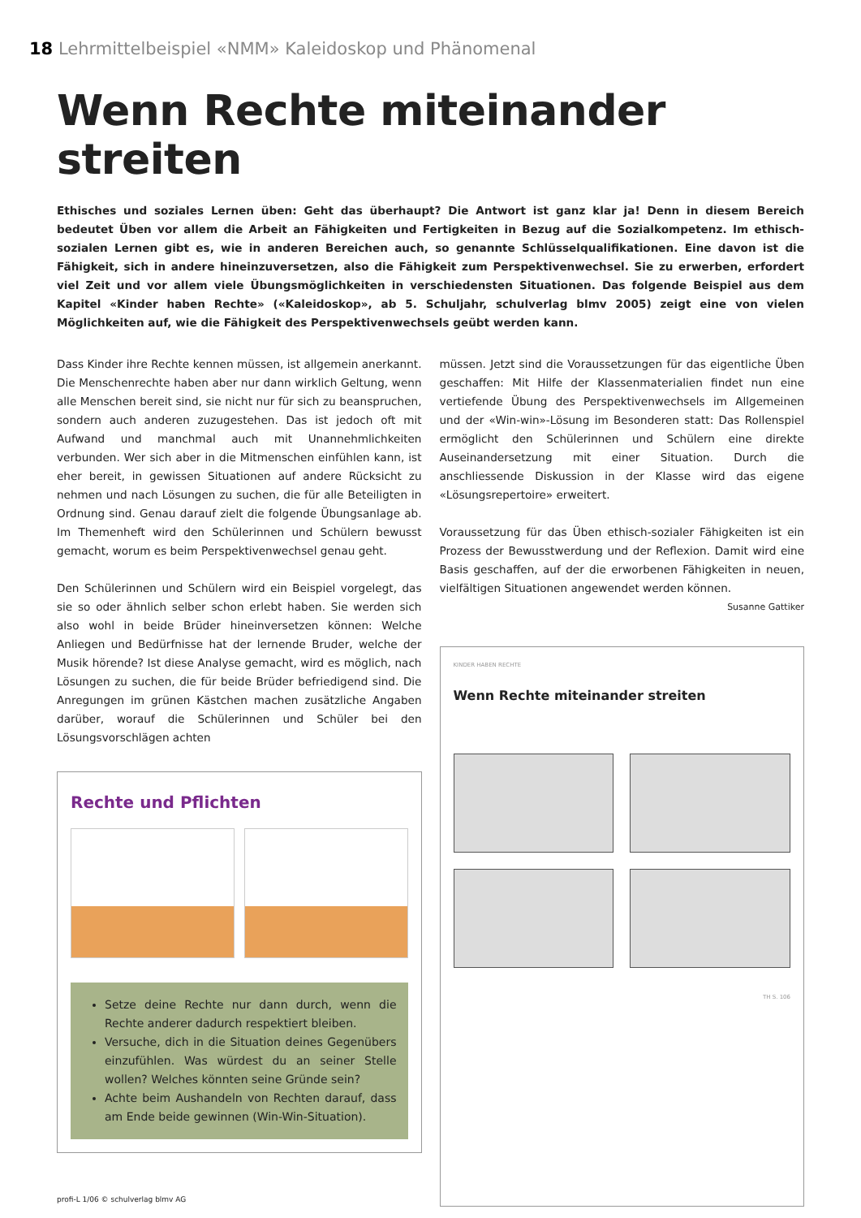18 Lehrmittelbeispiel «NMM» Kaleidoskop und Phänomenal
Wenn Rechte miteinander streiten
Ethisches und soziales Lernen üben: Geht das überhaupt? Die Antwort ist ganz klar ja! Denn in diesem Bereich bedeutet Üben vor allem die Arbeit an Fähigkeiten und Fertigkeiten in Bezug auf die Sozialkompetenz. Im ethisch-sozialen Lernen gibt es, wie in anderen Bereichen auch, so genannte Schlüsselqualifikationen. Eine davon ist die Fähigkeit, sich in andere hineinzuversetzen, also die Fähigkeit zum Perspektivenwechsel. Sie zu erwerben, erfordert viel Zeit und vor allem viele Übungsmöglichkeiten in verschiedensten Situationen. Das folgende Beispiel aus dem Kapitel «Kinder haben Rechte» («Kaleidoskop», ab 5. Schuljahr, schulverlag blmv 2005) zeigt eine von vielen Möglichkeiten auf, wie die Fähigkeit des Perspektivenwechsels geübt werden kann.
Dass Kinder ihre Rechte kennen müssen, ist allgemein anerkannt. Die Menschenrechte haben aber nur dann wirklich Geltung, wenn alle Menschen bereit sind, sie nicht nur für sich zu beanspruchen, sondern auch anderen zuzugestehen. Das ist jedoch oft mit Aufwand und manchmal auch mit Unannehmlichkeiten verbunden. Wer sich aber in die Mitmenschen einfühlen kann, ist eher bereit, in gewissen Situationen auf andere Rücksicht zu nehmen und nach Lösungen zu suchen, die für alle Beteiligten in Ordnung sind. Genau darauf zielt die folgende Übungsanlage ab. Im Themenheft wird den Schülerinnen und Schülern bewusst gemacht, worum es beim Perspektivenwechsel genau geht.
Den Schülerinnen und Schülern wird ein Beispiel vorgelegt, das sie so oder ähnlich selber schon erlebt haben. Sie werden sich also wohl in beide Brüder hineinversetzen können: Welche Anliegen und Bedürfnisse hat der lernende Bruder, welche der Musik hörende? Ist diese Analyse gemacht, wird es möglich, nach Lösungen zu suchen, die für beide Brüder befriedigend sind. Die Anregungen im grünen Kästchen machen zusätzliche Angaben darüber, worauf die Schülerinnen und Schüler bei den Lösungsvorschlägen achten
Rechte und Pflichten
Setze deine Rechte nur dann durch, wenn die Rechte anderer dadurch respektiert bleiben.
Versuche, dich in die Situation deines Gegenübers einzufühlen. Was würdest du an seiner Stelle wollen? Welches könnten seine Gründe sein?
Achte beim Aushandeln von Rechten darauf, dass am Ende beide gewinnen (Win-Win-Situation).
müssen. Jetzt sind die Voraussetzungen für das eigentliche Üben geschaffen: Mit Hilfe der Klassenmaterialien findet nun eine vertiefende Übung des Perspektivenwechsels im Allgemeinen und der «Win-win»-Lösung im Besonderen statt: Das Rollenspiel ermöglicht den Schülerinnen und Schülern eine direkte Auseinandersetzung mit einer Situation. Durch die anschliessende Diskussion in der Klasse wird das eigene «Lösungsrepertoire» erweitert.
Voraussetzung für das Üben ethisch-sozialer Fähigkeiten ist ein Prozess der Bewusstwerdung und der Reflexion. Damit wird eine Basis geschaffen, auf der die erworbenen Fähigkeiten in neuen, vielfältigen Situationen angewendet werden können. Susanne Gattiker
KINDER HABEN RECHTE
Wenn Rechte miteinander streiten
TH S. 106
profi-L 1/06 © schulverlag blmv AG